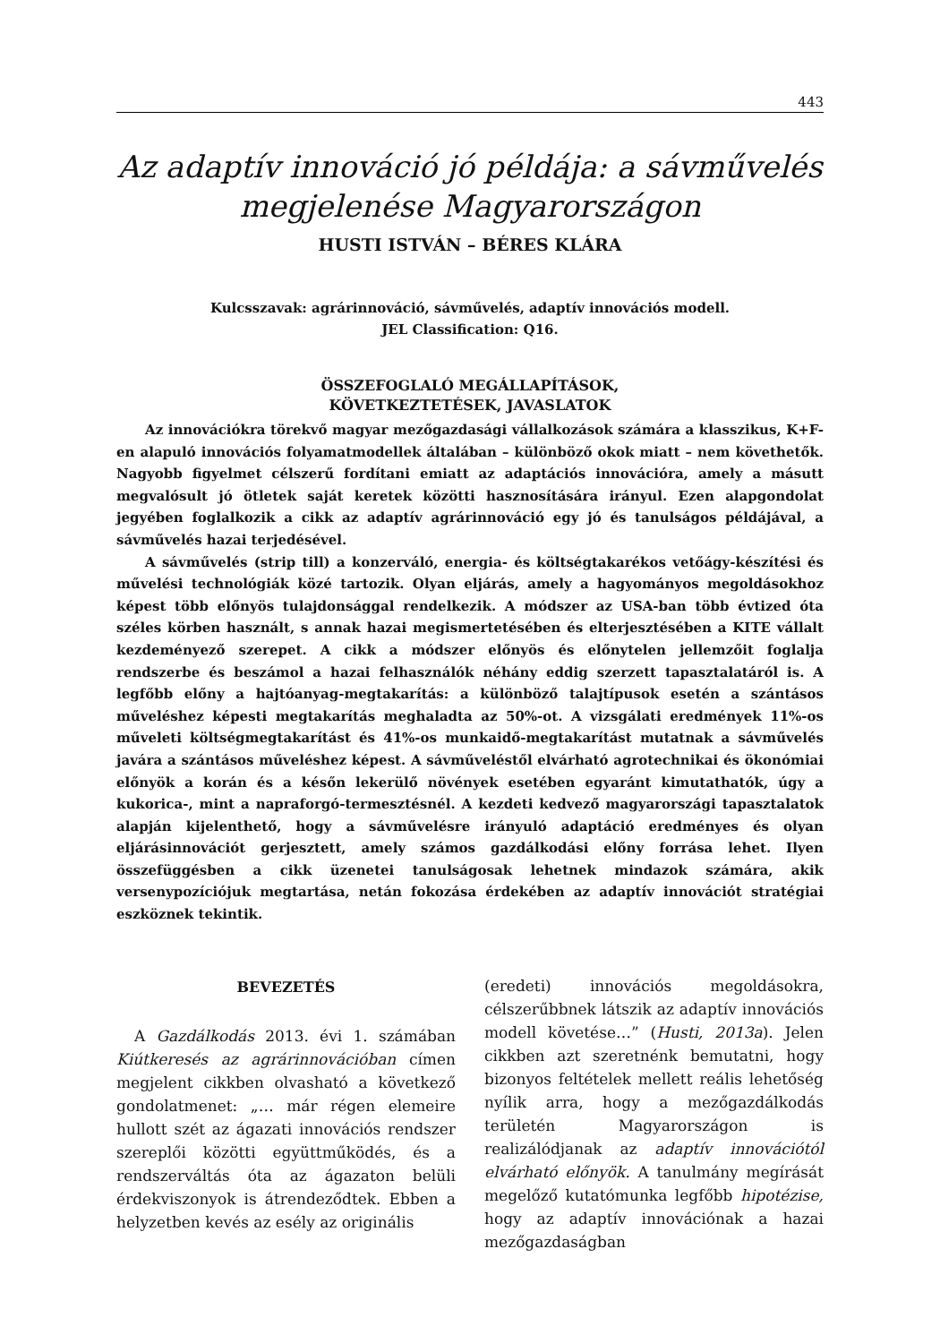443
Az adaptív innováció jó példája: a sávművelés
megjelenése Magyarországon
HUSTI ISTVÁN – BÉRES KLÁRA
Kulcsszavak: agrárinnováció, sávművelés, adaptív innovációs modell.
JEL Classification: Q16.
ÖSSZEFOGLALÓ MEGÁLLAPÍTÁSOK,
KÖVETKEZTETÉSEK, JAVASLATOK
Az innovációkra törekvő magyar mezőgazdasági vállalkozások számára a klasszikus, K+F-en alapuló innovációs folyamatmodellek általában – különböző okok miatt – nem követhetők. Nagyobb figyelmet célszerű fordítani emiatt az adaptációs innovációra, amely a másutt megvalósult jó ötletek saját keretek közötti hasznosítására irányul. Ezen alapgondolat jegyében foglalkozik a cikk az adaptív agrárinnováció egy jó és tanulságos példájával, a sávművelés hazai terjedésével.
A sávművelés (strip till) a konzerváló, energia- és költségtakarékos vetőágy-készítési és művelési technológiák közé tartozik. Olyan eljárás, amely a hagyományos megoldásokhoz képest több előnyös tulajdonsággal rendelkezik. A módszer az USA-ban több évtized óta széles körben használt, s annak hazai megismertetésében és elterjesztésében a KITE vállalt kezdeményező szerepet. A cikk a módszer előnyös és előnytelen jellemzőit foglalja rendszerbe és beszámol a hazai felhasználók néhány eddig szerzett tapasztalatáról is. A legfőbb előny a hajtóanyag-megtakarítás: a különböző talajtípusok esetén a szántásos műveléshez képesti megtakarítás meghaladta az 50%-ot. A vizsgálati eredmények 11%-os műveleti költségmegtakarítást és 41%-os munkaidő-megtakarítást mutatnak a sávművelés javára a szántásos műveléshez képest. A sávműveléstől elvárható agrotechnikai és ökonómiai előnyök a korán és a későn lekerülő növények esetében egyaránt kimutathatók, úgy a kukorica-, mint a napraforgó-termesztésnél. A kezdeti kedvező magyarországi tapasztalatok alapján kijelenthető, hogy a sávművelésre irányuló adaptáció eredményes és olyan eljárásinnovációt gerjesztett, amely számos gazdálkodási előny forrása lehet. Ilyen összefüggésben a cikk üzenetei tanulságosak lehetnek mindazok számára, akik versenypozíciójuk megtartása, netán fokozása érdekében az adaptív innovációt stratégiai eszköznek tekintik.
BEVEZETÉS
A Gazdálkodás 2013. évi 1. számában Kiútkeresés az agrárinnovációban címen megjelent cikkben olvasható a következő gondolatmenet: „… már régen elemeire hullott szét az ágazati innovációs rendszer szereplői közötti együttműködés, és a rendszerváltás óta az ágazaton belüli érdekviszonyok is átrendeződtek. Ebben a helyzetben kevés az esély az originális
(eredeti) innovációs megoldásokra, célszerűbbnek látszik az adaptív innovációs modell követése…” (Husti, 2013a). Jelen cikkben azt szeretnénk bemutatni, hogy bizonyos feltételek mellett reális lehetőség nyílik arra, hogy a mezőgazdálkodás területén Magyarországon is realizálódjanak az adaptív innovációtól elvárható előnyök. A tanulmány megírását megelőző kutatómunka legfőbb hipotézise, hogy az adaptív innovációnak a hazai mezőgazdaságban